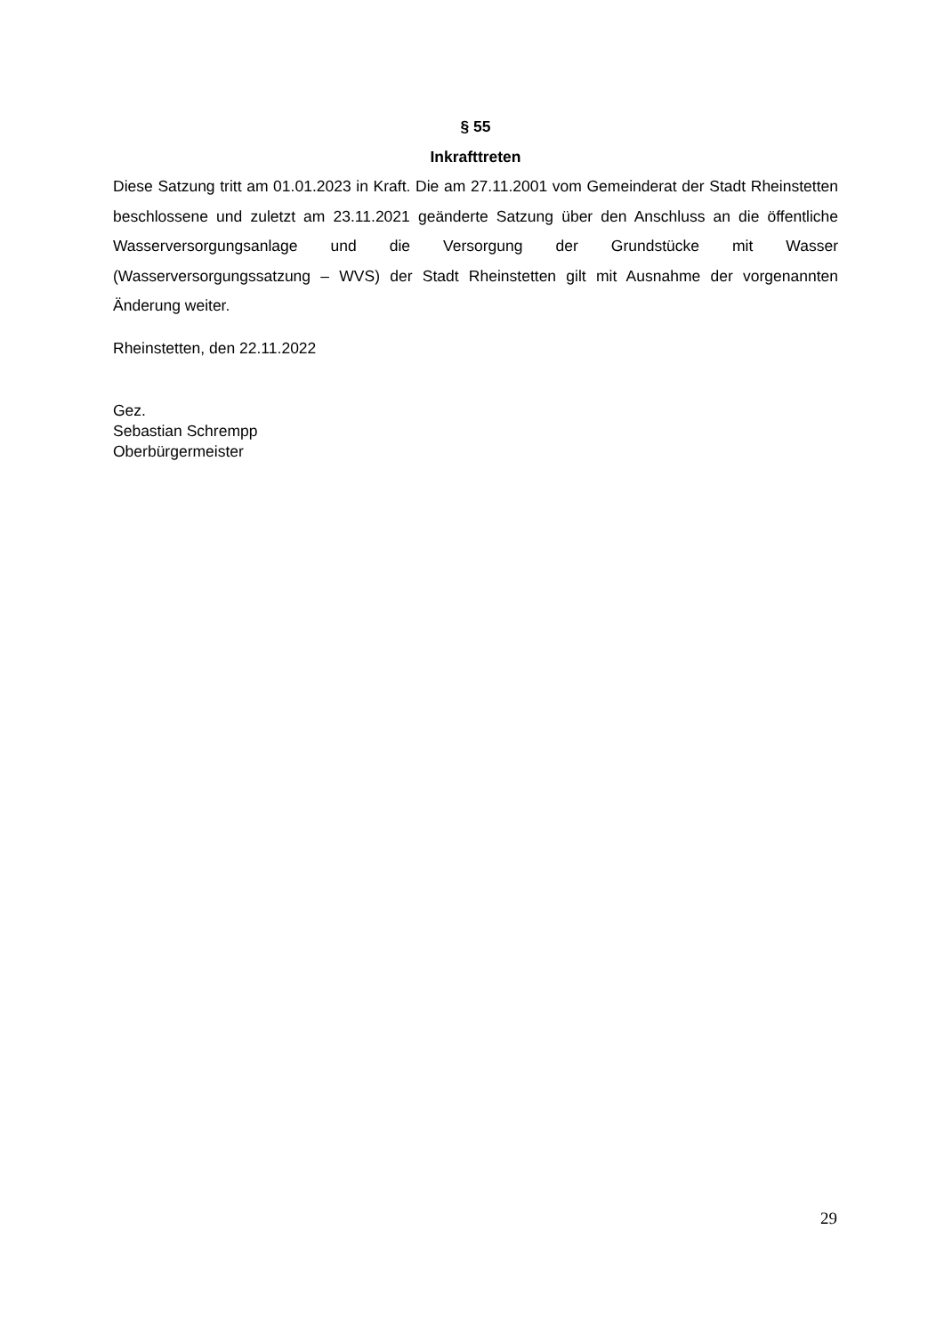§ 55
Inkrafttreten
Diese Satzung tritt am 01.01.2023 in Kraft. Die am 27.11.2001 vom Gemeinderat der Stadt Rheinstetten beschlossene und zuletzt am 23.11.2021 geänderte Satzung über den Anschluss an die öffentliche Wasserversorgungsanlage und die Versorgung der Grundstücke mit Wasser (Wasserversorgungssatzung – WVS) der Stadt Rheinstetten gilt mit Ausnahme der vorgenannten Änderung weiter.
Rheinstetten, den 22.11.2022
Gez.
Sebastian Schrempp
Oberbürgermeister
29